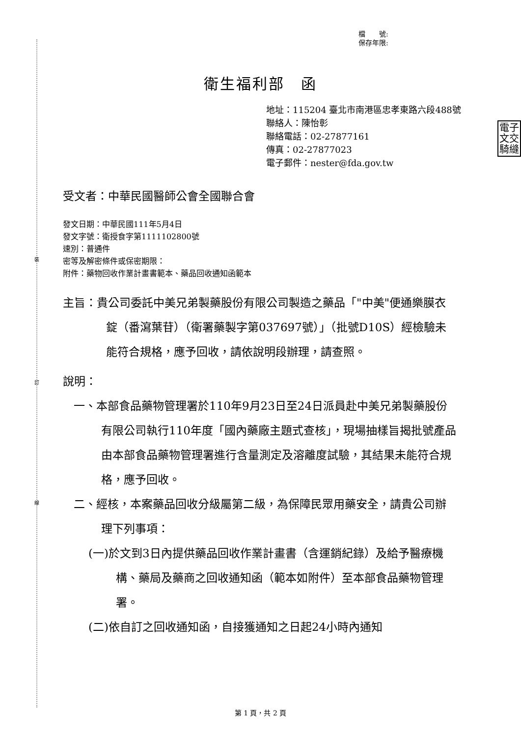裝
訂
線
檔　　號:
保存年限:
衛生福利部　函
地址：115204 臺北市南港區忠孝東路六段488號
聯絡人：陳怡彰
聯絡電話：02-27877161
傳真：02-27877023
電子郵件：nester@fda.gov.tw
電子 文交 騎縫
受文者：中華民國醫師公會全國聯合會
發文日期：中華民國111年5月4日
發文字號：衛授食字第1111102800號
速別：普通件
密等及解密條件或保密期限：
附件：藥物回收作業計畫書範本、藥品回收通知函範本
主旨：貴公司委託中美兄弟製藥股份有限公司製造之藥品「"中美"便通樂膜衣錠（番瀉葉苷）（衛署藥製字第037697號）」（批號D10S）經檢驗未能符合規格，應予回收，請依說明段辦理，請查照。
說明：
一、本部食品藥物管理署於110年9月23日至24日派員赴中美兄弟製藥股份有限公司執行110年度「國內藥廠主題式查核」，現場抽樣旨揭批號產品由本部食品藥物管理署進行含量測定及溶離度試驗，其結果未能符合規格，應予回收。
二、經核，本案藥品回收分級屬第二級，為保障民眾用藥安全，請貴公司辦理下列事項：
(一)於文到3日內提供藥品回收作業計畫書（含運銷紀錄）及給予醫療機構、藥局及藥商之回收通知函（範本如附件）至本部食品藥物管理署。
(二)依自訂之回收通知函，自接獲通知之日起24小時內通知
第 1 頁，共 2 頁